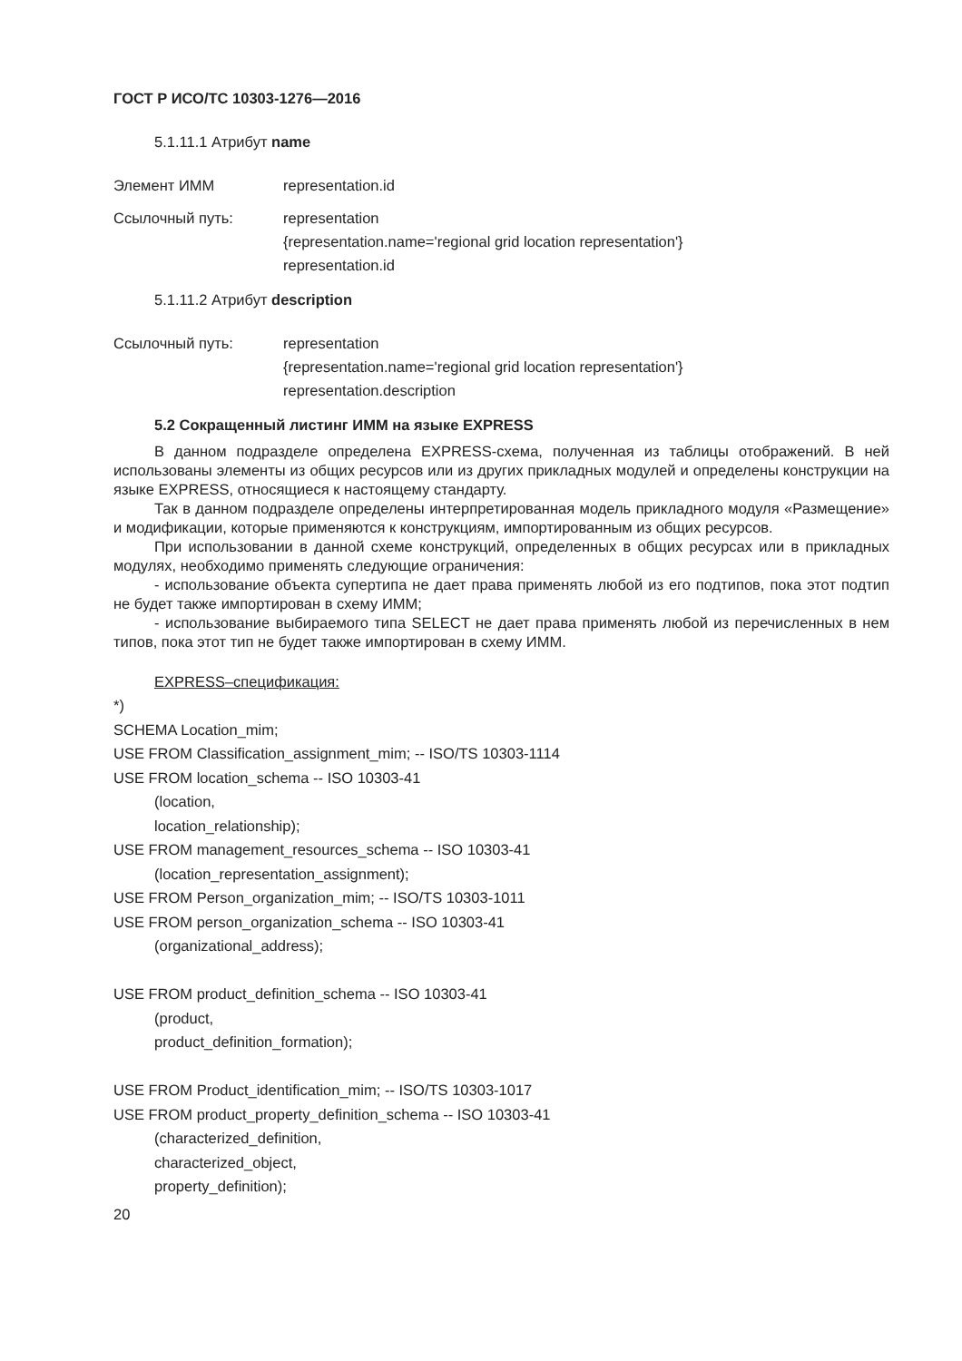ГОСТ Р ИСО/ТС 10303-1276—2016
5.1.11.1 Атрибут name
Элемент ИММ representation.id
Ссылочный путь: representation
{representation.name='regional grid location representation'}
representation.id
5.1.11.2 Атрибут description
Ссылочный путь: representation
{representation.name='regional grid location representation'}
representation.description
5.2 Сокращенный листинг ИММ на языке EXPRESS
В данном подразделе определена EXPRESS-схема, полученная из таблицы отображений. В ней использованы элементы из общих ресурсов или из других прикладных модулей и определены конструкции на языке EXPRESS, относящиеся к настоящему стандарту.
Так в данном подразделе определены интерпретированная модель прикладного модуля «Размещение» и модификации, которые применяются к конструкциям, импортированным из общих ресурсов.
При использовании в данной схеме конструкций, определенных в общих ресурсах или в прикладных модулях, необходимо применять следующие ограничения:
- использование объекта супертипа не дает права применять любой из его подтипов, пока этот подтип не будет также импортирован в схему ИММ;
- использование выбираемого типа SELECT не дает права применять любой из перечисленных в нем типов, пока этот тип не будет также импортирован в схему ИММ.
EXPRESS–спецификация:
*)
SCHEMA Location_mim;
USE FROM Classification_assignment_mim; -- ISO/TS 10303-1114
USE FROM location_schema -- ISO 10303-41
(location,
location_relationship);
USE FROM management_resources_schema -- ISO 10303-41
(location_representation_assignment);
USE FROM Person_organization_mim; -- ISO/TS 10303-1011
USE FROM person_organization_schema -- ISO 10303-41
(organizational_address);
USE FROM product_definition_schema -- ISO 10303-41
(product,
product_definition_formation);
USE FROM Product_identification_mim; -- ISO/TS 10303-1017
USE FROM product_property_definition_schema -- ISO 10303-41
(characterized_definition,
characterized_object,
property_definition);
20